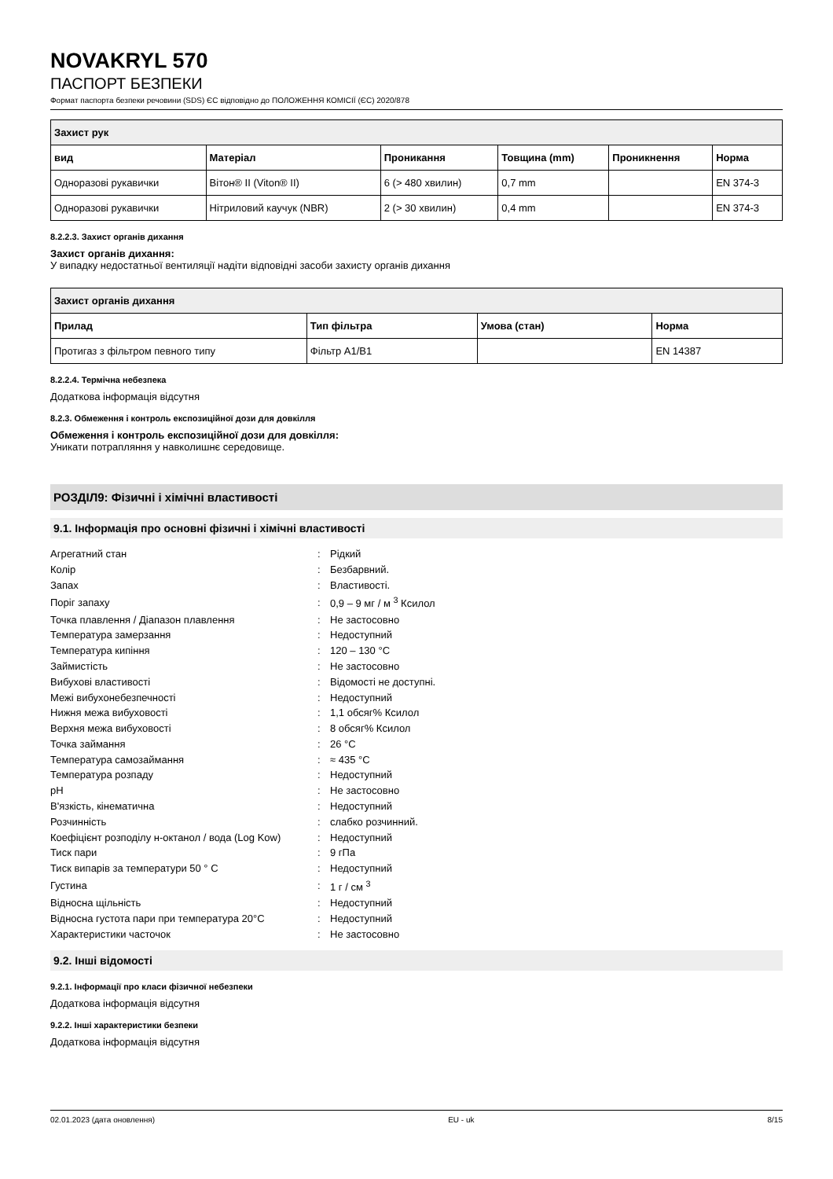NOVAKRYL 570
ПАСПОРТ БЕЗПЕКИ
Формат паспорта безпеки речовини (SDS) ЄС відповідно до ПОЛОЖЕННЯ КОМІСІЇ (ЄС) 2020/878
| Захист рук | | | | | |
| --- | --- | --- | --- | --- | --- |
| вид | Матеріал | Проникання | Товщина (mm) | Проникнення | Норма |
| Одноразові рукавички | Вітон® II (Viton® II) | 6 (> 480 хвилин) | 0,7 mm | | EN 374-3 |
| Одноразові рукавички | Нітриловий каучук (NBR) | 2 (> 30 хвилин) | 0,4 mm | | EN 374-3 |
8.2.2.3. Захист органів дихання
Захист органів дихання:
У випадку недостатньої вентиляції надіти відповідні засоби захисту органів дихання
| Захист органів дихання | | | |
| --- | --- | --- | --- |
| Прилад | Тип фільтра | Умова (стан) | Норма |
| Протигаз з фільтром певного типу | Фільтр A1/B1 | | EN 14387 |
8.2.2.4. Термічна небезпека
Додаткова інформація відсутня
8.2.3. Обмеження і контроль експозиційної дози для довкілля
Обмеження і контроль експозиційної дози для довкілля:
Уникати потрапляння у навколишнє середовище.
РОЗДІЛ9: Фізичні і хімічні властивості
9.1. Інформація про основні фізичні і хімічні властивості
| Агрегатний стан | : | Рідкий |
| Колір | : | Безбарвний. |
| Запах | : | Властивості. |
| Поріг запаху | : | 0,9 – 9 мг / м <sup>3</sup> Ксилол |
| Точка плавлення / Діапазон плавлення | : | Не застосовно |
| Температура замерзання | : | Недоступний |
| Температура кипіння | : | 120 – 130 °C |
| Займистість | : | Не застосовно |
| Вибухові властивості | : | Відомості не доступні. |
| Межі вибухонебезпечності | : | Недоступний |
| Нижня межа вибуховості | : | 1,1 обсяг% Ксилол |
| Верхня межа вибуховості | : | 8 обсяг% Ксилол |
| Точка займання | : | 26 °C |
| Температура самозаймання | : | ≈ 435 °C |
| Температура розпаду | : | Недоступний |
| pH | : | Не застосовно |
| В'язкість, кінематична | : | Недоступний |
| Розчинність | : | слабко розчинний. |
| Коефіцієнт розподілу н-октанол / вода (Log Kow) | : | Недоступний |
| Тиск пари | : | 9 гПа |
| Тиск випарів за температури 50 ° C | : | Недоступний |
| Густина | : | 1 г / см <sup>3</sup> |
| Відносна щільність | : | Недоступний |
| Відносна густота пари при температура 20°C | : | Недоступний |
| Характеристики часточок | : | Не застосовно |
9.2. Інші відомості
9.2.1. Інформації про класи фізичної небезпеки
Додаткова інформація відсутня
9.2.2. Інші характеристики безпеки
Додаткова інформація відсутня
02.01.2023 (дата оновлення) EU - uk 8/15